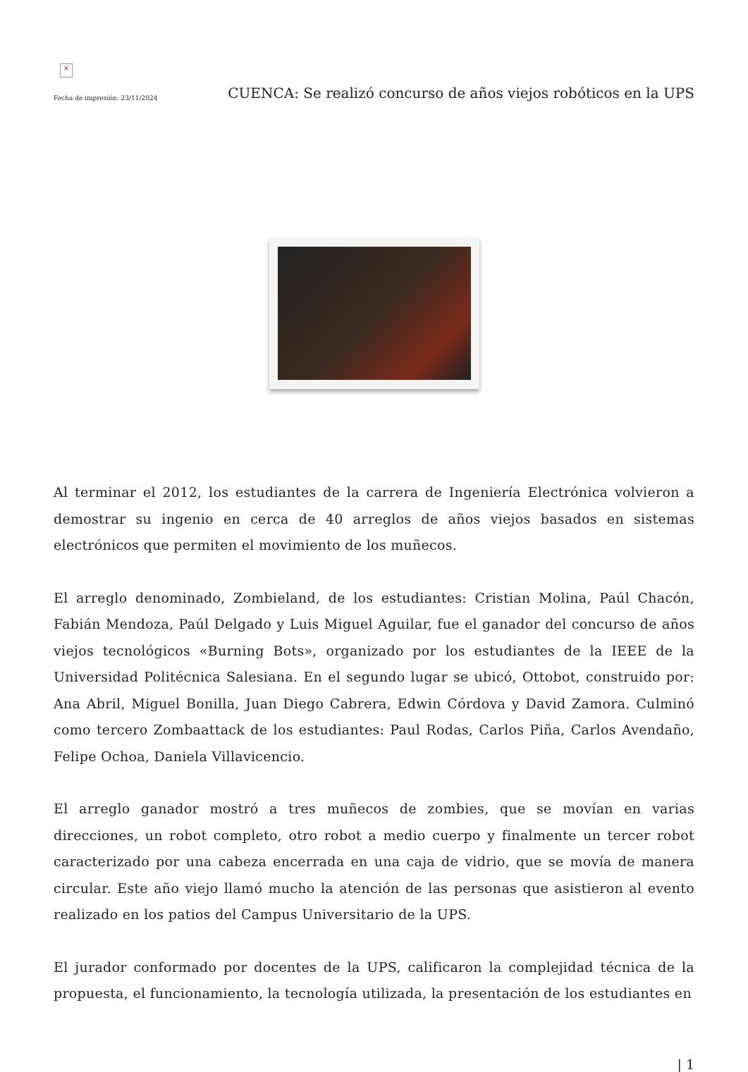×
Fecha de impresión: 23/11/2024
CUENCA: Se realizó concurso de años viejos robóticos en la UPS
Al terminar el 2012, los estudiantes de la carrera de Ingeniería Electrónica volvieron a demostrar su ingenio en cerca de 40 arreglos de años viejos basados en sistemas electrónicos que permiten el movimiento de los muñecos.
El arreglo denominado, Zombieland, de los estudiantes: Cristian Molina, Paúl Chacón, Fabián Mendoza, Paúl Delgado y Luis Miguel Aguilar, fue el ganador del concurso de años viejos tecnológicos «Burning Bots», organizado por los estudiantes de la IEEE de la Universidad Politécnica Salesiana. En el segundo lugar se ubicó, Ottobot, construido por: Ana Abril, Miguel Bonilla, Juan Diego Cabrera, Edwin Córdova y David Zamora. Culminó como tercero Zombaattack de los estudiantes: Paul Rodas, Carlos Piña, Carlos Avendaño, Felipe Ochoa, Daniela Villavicencio.
El arreglo ganador mostró a tres muñecos de zombies, que se movían en varias direcciones, un robot completo, otro robot a medio cuerpo y finalmente un tercer robot caracterizado por una cabeza encerrada en una caja de vidrio, que se movía de manera circular. Este año viejo llamó mucho la atención de las personas que asistieron al evento realizado en los patios del Campus Universitario de la UPS.
El jurador conformado por docentes de la UPS, calificaron la complejidad técnica de la propuesta, el funcionamiento, la tecnología utilizada, la presentación de los estudiantes en
| 1